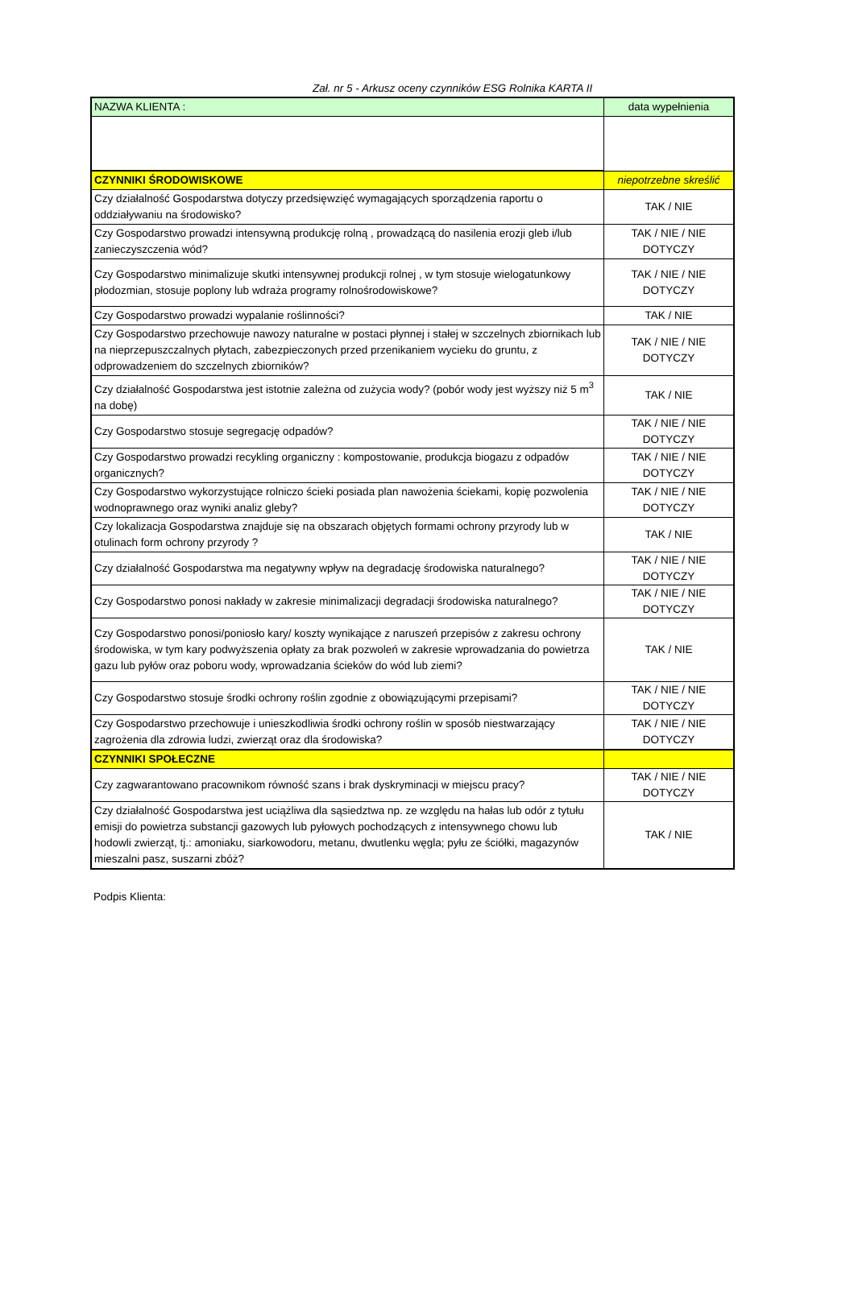Zał. nr 5 - Arkusz oceny czynników ESG Rolnika KARTA II
| NAZWA KLIENTA : | data wypełnienia |
| CZYNNIKI ŚRODOWISKOWE | niepotrzebne skreślić |
| Czy działalność Gospodarstwa dotyczy przedsięwzięć wymagających sporządzenia raportu o oddziaływaniu na środowisko? | TAK / NIE |
| Czy Gospodarstwo prowadzi intensywną produkcję rolną , prowadzącą do nasilenia erozji gleb i/lub zanieczyszczenia wód? | TAK / NIE / NIE DOTYCZY |
| Czy Gospodarstwo minimalizuje skutki intensywnej produkcji rolnej , w tym stosuje wielogatunkowy płodozmian, stosuje poplony lub wdraża programy rolnośrodowiskowe? | TAK / NIE / NIE DOTYCZY |
| Czy Gospodarstwo prowadzi wypalanie roślinności? | TAK / NIE |
| Czy Gospodarstwo przechowuje nawozy naturalne w postaci płynnej i stałej w szczelnych zbiornikach lub na nieprzepuszczalnych płytach, zabezpieczonych przed przenikaniem wycieku do gruntu, z odprowadzeniem do szczelnych zbiorników? | TAK / NIE / NIE DOTYCZY |
| Czy działalność Gospodarstwa jest istotnie zależna od zużycia wody? (pobór wody jest wyższy niż 5 m<sup>3</sup> na dobę) | TAK / NIE |
| Czy Gospodarstwo stosuje segregację odpadów? | TAK / NIE / NIE DOTYCZY |
| Czy Gospodarstwo prowadzi recykling organiczny : kompostowanie, produkcja biogazu z odpadów organicznych? | TAK / NIE / NIE DOTYCZY |
| Czy Gospodarstwo wykorzystujące rolniczo ścieki posiada plan nawożenia ściekami, kopię pozwolenia wodnoprawnego oraz wyniki analiz gleby? | TAK / NIE / NIE DOTYCZY |
| Czy lokalizacja Gospodarstwa znajduje się na obszarach objętych formami ochrony przyrody lub w otulinach form ochrony przyrody ? | TAK / NIE |
| Czy działalność Gospodarstwa ma negatywny wpływ na degradację środowiska naturalnego? | TAK / NIE / NIE DOTYCZY |
| Czy Gospodarstwo ponosi nakłady w zakresie minimalizacji degradacji środowiska naturalnego? | TAK / NIE / NIE DOTYCZY |
| Czy Gospodarstwo ponosi/poniosło kary/ koszty wynikające z naruszeń przepisów z zakresu ochrony środowiska, w tym kary podwyższenia opłaty za brak pozwoleń w zakresie wprowadzania do powietrza gazu lub pyłów oraz poboru wody, wprowadzania ścieków do wód lub ziemi? | TAK / NIE |
| Czy Gospodarstwo stosuje środki ochrony roślin zgodnie z obowiązującymi przepisami? | TAK / NIE / NIE DOTYCZY |
| Czy Gospodarstwo przechowuje i unieszkodliwia środki ochrony roślin w sposób niestwarzający zagrożenia dla zdrowia ludzi, zwierząt oraz dla środowiska? | TAK / NIE / NIE DOTYCZY |
| CZYNNIKI SPOŁECZNE | |
| Czy zagwarantowano pracownikom równość szans i brak dyskryminacji w miejscu pracy? | TAK / NIE / NIE DOTYCZY |
| Czy działalność Gospodarstwa jest uciążliwa dla sąsiedztwa np. ze względu na hałas lub odór z tytułu emisji do powietrza substancji gazowych lub pyłowych pochodzących z intensywnego chowu lub hodowli zwierząt, tj.: amoniaku, siarkowodoru, metanu, dwutlenku węgla; pyłu ze ściółki, magazynów mieszalni pasz, suszarni zbóż? | TAK / NIE |
Podpis Klienta: